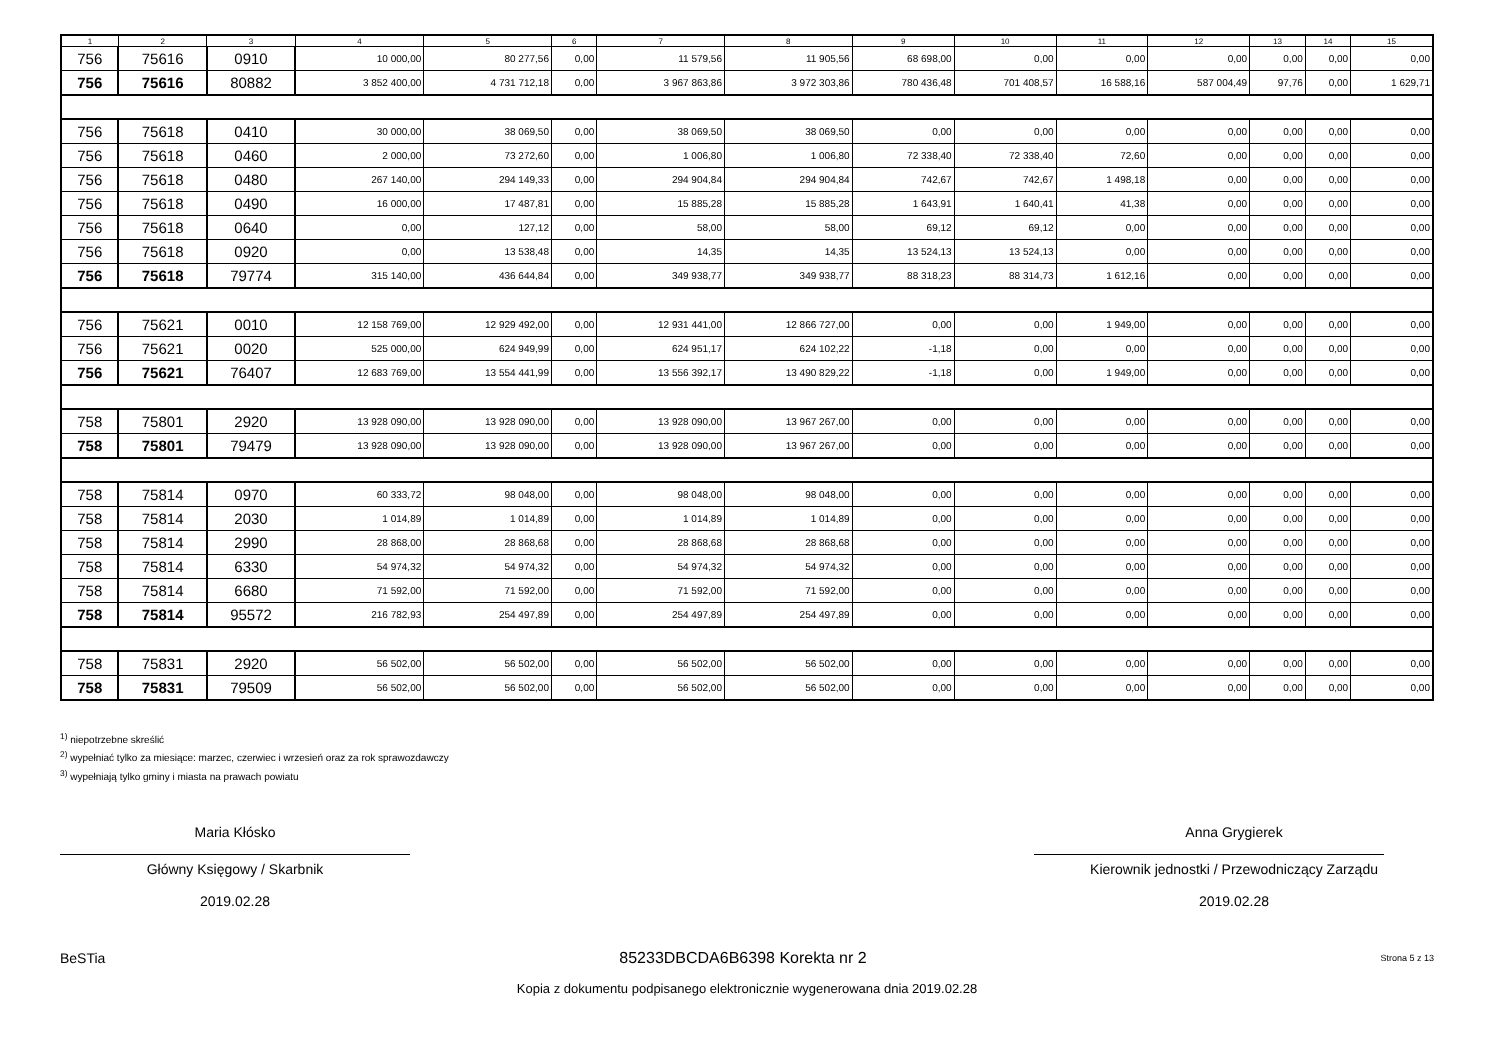| 1 | 2 | 3 | 4 | 5 | 6 | 7 | 8 | 9 | 10 | 11 | 12 | 13 | 14 | 15 |
| --- | --- | --- | --- | --- | --- | --- | --- | --- | --- | --- | --- | --- | --- | --- |
| 756 | 75616 | 0910 | 10 000,00 | 80 277,56 | 0,00 | 11 579,56 | 11 905,56 | 68 698,00 | 0,00 | 0,00 | 0,00 | 0,00 | 0,00 | 0,00 |
| 756 | 75616 | 80882 | 3 852 400,00 | 4 731 712,18 | 0,00 | 3 967 863,86 | 3 972 303,86 | 780 436,48 | 701 408,57 | 16 588,16 | 587 004,49 | 97,76 | 0,00 | 1 629,71 |
| 756 | 75618 | 0410 | 30 000,00 | 38 069,50 | 0,00 | 38 069,50 | 38 069,50 | 0,00 | 0,00 | 0,00 | 0,00 | 0,00 | 0,00 | 0,00 |
| 756 | 75618 | 0460 | 2 000,00 | 73 272,60 | 0,00 | 1 006,80 | 1 006,80 | 72 338,40 | 72 338,40 | 72,60 | 0,00 | 0,00 | 0,00 | 0,00 |
| 756 | 75618 | 0480 | 267 140,00 | 294 149,33 | 0,00 | 294 904,84 | 294 904,84 | 742,67 | 742,67 | 1 498,18 | 0,00 | 0,00 | 0,00 | 0,00 |
| 756 | 75618 | 0490 | 16 000,00 | 17 487,81 | 0,00 | 15 885,28 | 15 885,28 | 1 643,91 | 1 640,41 | 41,38 | 0,00 | 0,00 | 0,00 | 0,00 |
| 756 | 75618 | 0640 | 0,00 | 127,12 | 0,00 | 58,00 | 58,00 | 69,12 | 69,12 | 0,00 | 0,00 | 0,00 | 0,00 | 0,00 |
| 756 | 75618 | 0920 | 0,00 | 13 538,48 | 0,00 | 14,35 | 14,35 | 13 524,13 | 13 524,13 | 0,00 | 0,00 | 0,00 | 0,00 | 0,00 |
| 756 | 75618 | 79774 | 315 140,00 | 436 644,84 | 0,00 | 349 938,77 | 349 938,77 | 88 318,23 | 88 314,73 | 1 612,16 | 0,00 | 0,00 | 0,00 | 0,00 |
| 756 | 75621 | 0010 | 12 158 769,00 | 12 929 492,00 | 0,00 | 12 931 441,00 | 12 866 727,00 | 0,00 | 0,00 | 1 949,00 | 0,00 | 0,00 | 0,00 | 0,00 |
| 756 | 75621 | 0020 | 525 000,00 | 624 949,99 | 0,00 | 624 951,17 | 624 102,22 | -1,18 | 0,00 | 0,00 | 0,00 | 0,00 | 0,00 | 0,00 |
| 756 | 75621 | 76407 | 12 683 769,00 | 13 554 441,99 | 0,00 | 13 556 392,17 | 13 490 829,22 | -1,18 | 0,00 | 1 949,00 | 0,00 | 0,00 | 0,00 | 0,00 |
| 758 | 75801 | 2920 | 13 928 090,00 | 13 928 090,00 | 0,00 | 13 928 090,00 | 13 967 267,00 | 0,00 | 0,00 | 0,00 | 0,00 | 0,00 | 0,00 | 0,00 |
| 758 | 75801 | 79479 | 13 928 090,00 | 13 928 090,00 | 0,00 | 13 928 090,00 | 13 967 267,00 | 0,00 | 0,00 | 0,00 | 0,00 | 0,00 | 0,00 | 0,00 |
| 758 | 75814 | 0970 | 60 333,72 | 98 048,00 | 0,00 | 98 048,00 | 98 048,00 | 0,00 | 0,00 | 0,00 | 0,00 | 0,00 | 0,00 | 0,00 |
| 758 | 75814 | 2030 | 1 014,89 | 1 014,89 | 0,00 | 1 014,89 | 1 014,89 | 0,00 | 0,00 | 0,00 | 0,00 | 0,00 | 0,00 | 0,00 |
| 758 | 75814 | 2990 | 28 868,00 | 28 868,68 | 0,00 | 28 868,68 | 28 868,68 | 0,00 | 0,00 | 0,00 | 0,00 | 0,00 | 0,00 | 0,00 |
| 758 | 75814 | 6330 | 54 974,32 | 54 974,32 | 0,00 | 54 974,32 | 54 974,32 | 0,00 | 0,00 | 0,00 | 0,00 | 0,00 | 0,00 | 0,00 |
| 758 | 75814 | 6680 | 71 592,00 | 71 592,00 | 0,00 | 71 592,00 | 71 592,00 | 0,00 | 0,00 | 0,00 | 0,00 | 0,00 | 0,00 | 0,00 |
| 758 | 75814 | 95572 | 216 782,93 | 254 497,89 | 0,00 | 254 497,89 | 254 497,89 | 0,00 | 0,00 | 0,00 | 0,00 | 0,00 | 0,00 | 0,00 |
| 758 | 75831 | 2920 | 56 502,00 | 56 502,00 | 0,00 | 56 502,00 | 56 502,00 | 0,00 | 0,00 | 0,00 | 0,00 | 0,00 | 0,00 | 0,00 |
| 758 | 75831 | 79509 | 56 502,00 | 56 502,00 | 0,00 | 56 502,00 | 56 502,00 | 0,00 | 0,00 | 0,00 | 0,00 | 0,00 | 0,00 | 0,00 |
<sup>1)</sup> niepotrzebne skreślić
<sup>2)</sup> wypełniać tylko za miesiące: marzec, czerwiec i wrzesień oraz za rok sprawozdawczy
<sup>3)</sup> wypełniają tylko gminy i miasta na prawach powiatu
Maria Kłósko
Główny Księgowy / Skarbnik
2019.02.28
Anna Grygierek
Kierownik jednostki / Przewodniczący Zarządu
2019.02.28
BeSTia 85233DBCDA6B6398 Korekta nr 2 Strona 5 z 13
Kopia z dokumentu podpisanego elektronicznie wygenerowana dnia 2019.02.28